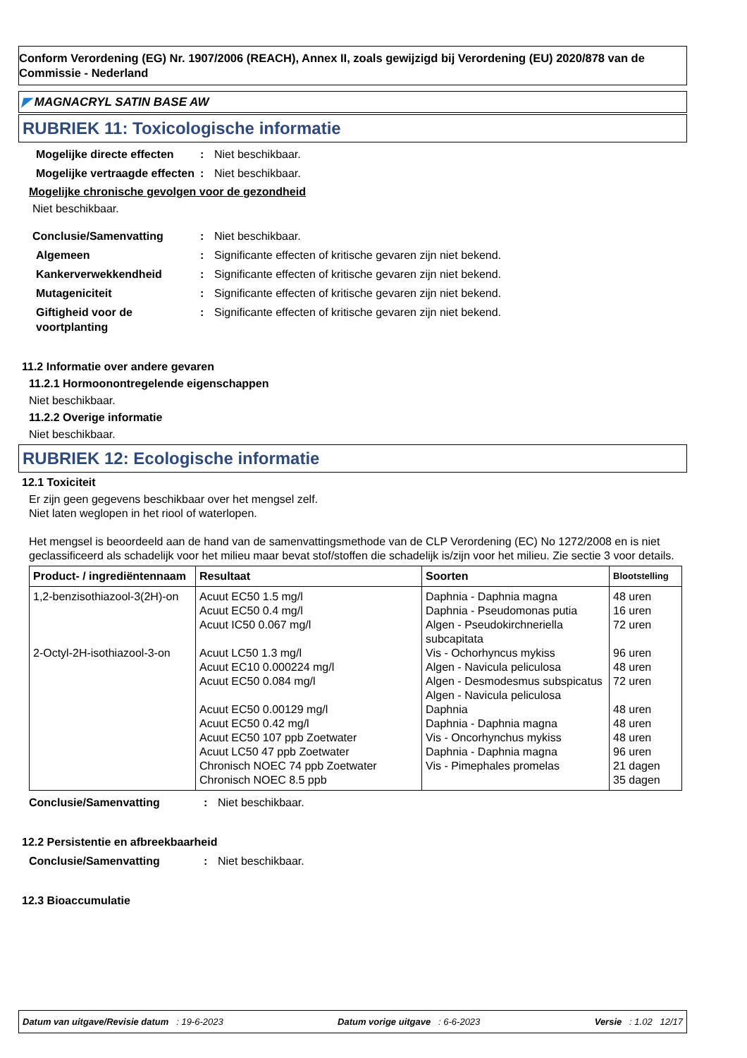Conform Verordening (EG) Nr. 1907/2006 (REACH), Annex II, zoals gewijzigd bij Verordening (EU) 2020/878 van de Commissie - Nederland
◤ MAGNACRYL SATIN BASE AW
RUBRIEK 11: Toxicologische informatie
Mogelijke directe effecten
: Niet beschikbaar.
Mogelijke vertraagde effecten
: Niet beschikbaar.
Mogelijke chronische gevolgen voor de gezondheid
Niet beschikbaar.
Conclusie/Samenvatting : Niet beschikbaar.
Algemeen : Significante effecten of kritische gevaren zijn niet bekend.
Kankerverwekkendheid : Significante effecten of kritische gevaren zijn niet bekend.
Mutageniciteit : Significante effecten of kritische gevaren zijn niet bekend.
Giftigheid voor de voortplanting
: Significante effecten of kritische gevaren zijn niet bekend.
11.2 Informatie over andere gevaren
11.2.1 Hormoonontregelende eigenschappen
Niet beschikbaar.
11.2.2 Overige informatie
Niet beschikbaar.
RUBRIEK 12: Ecologische informatie
12.1 Toxiciteit
Er zijn geen gegevens beschikbaar over het mengsel zelf.
Niet laten weglopen in het riool of waterlopen.
Het mengsel is beoordeeld aan de hand van de samenvattingsmethode van de CLP Verordening (EC) No 1272/2008 en is niet geclassificeerd als schadelijk voor het milieu maar bevat stof/stoffen die schadelijk is/zijn voor het milieu. Zie sectie 3 voor details.
| Product- / ingrediëntennaam | Resultaat | Soorten | Blootstelling |
| --- | --- | --- | --- |
| 1,2-benzisothiazool-3(2H)-on 2-Octyl-2H-isothiazool-3-on | Acuut EC50 1.5 mg/l Acuut EC50 0.4 mg/l Acuut IC50 0.067 mg/l Acuut LC50 1.3 mg/l Acuut EC10 0.000224 mg/l Acuut EC50 0.084 mg/l Acuut EC50 0.00129 mg/l Acuut EC50 0.42 mg/l Acuut EC50 107 ppb Zoetwater Acuut LC50 47 ppb Zoetwater Chronisch NOEC 74 ppb Zoetwater Chronisch NOEC 8.5 ppb | Daphnia - Daphnia magna Daphnia - Pseudomonas putia Algen - Pseudokirchneriella subcapitata Vis - Ochorhyncus mykiss Algen - Navicula peliculosa Algen - Desmodesmus subspicatus Algen - Navicula peliculosa Daphnia Daphnia - Daphnia magna Vis - Oncorhynchus mykiss Daphnia - Daphnia magna Vis - Pimephales promelas | 48 uren 16 uren 72 uren 96 uren 48 uren 72 uren 48 uren 48 uren 48 uren 96 uren 21 dagen 35 dagen |
Conclusie/Samenvatting : Niet beschikbaar.
12.2 Persistentie en afbreekbaarheid
Conclusie/Samenvatting : Niet beschikbaar.
12.3 Bioaccumulatie
Datum van uitgave/Revisie datum : 19-6-2023 Datum vorige uitgave : 6-6-2023 Versie : 1.02 12/17